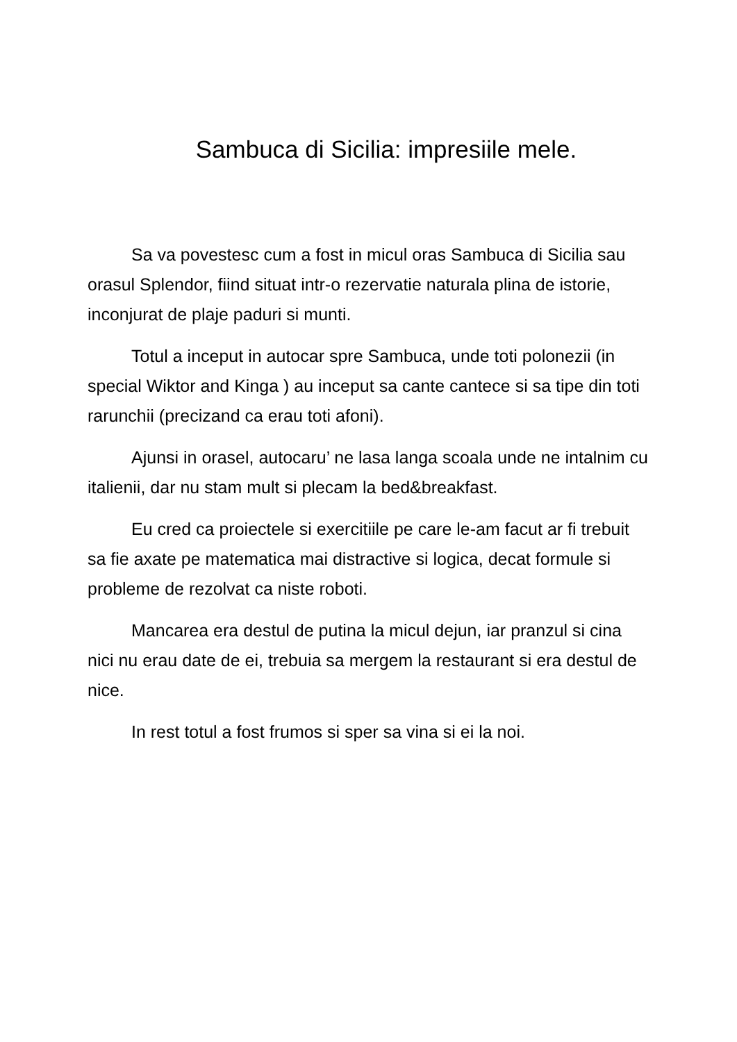Sambuca di Sicilia: impresiile mele.
Sa va povestesc cum a fost in micul oras Sambuca di Sicilia sau orasul Splendor, fiind situat intr-o rezervatie naturala plina de istorie, inconjurat de plaje paduri si munti.
Totul a inceput in autocar spre Sambuca, unde toti polonezii (in special Wiktor and Kinga ) au inceput sa cante cantece si sa tipe din toti rarunchii (precizand ca erau toti afoni).
Ajunsi in orasel, autocaru’ ne lasa langa scoala unde ne intalnim cu italienii, dar nu stam mult si plecam la bed&breakfast.
Eu cred ca proiectele si exercitiile pe care le-am facut ar fi trebuit sa fie axate pe matematica mai distractive si logica, decat formule si probleme de rezolvat ca niste roboti.
Mancarea era destul de putina la micul dejun, iar pranzul si cina nici nu erau date de ei, trebuia sa mergem la restaurant si era destul de nice.
In rest totul a fost frumos si sper sa vina si ei la noi.